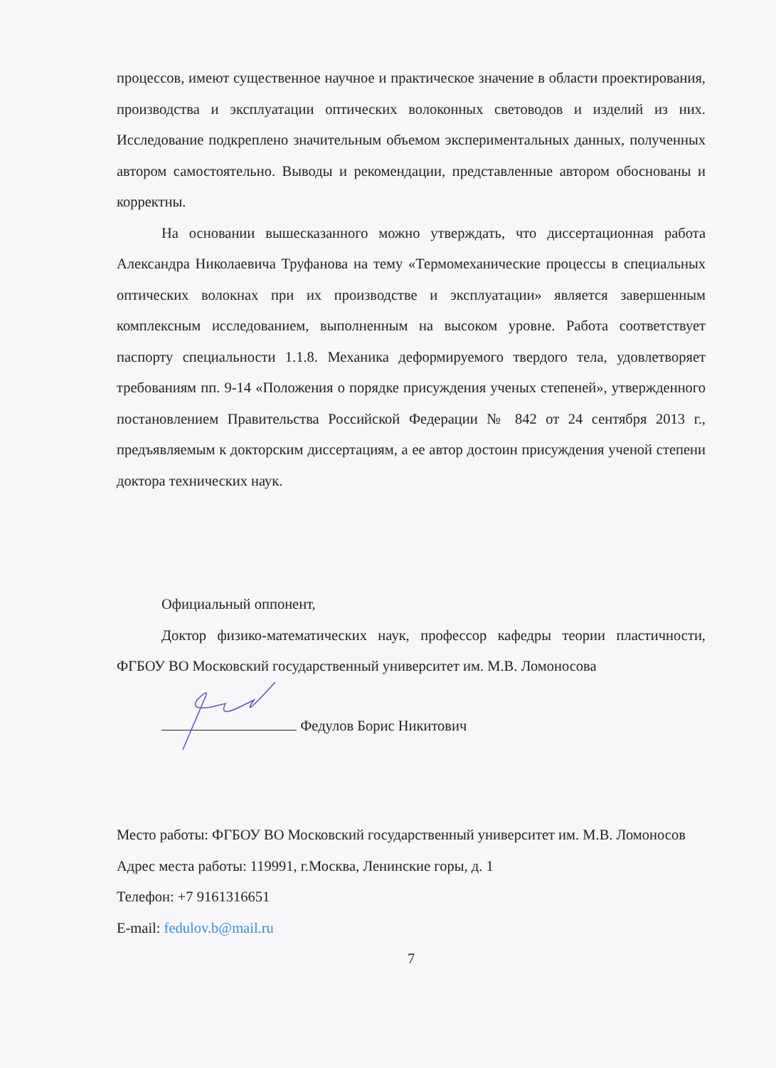процессов, имеют существенное научное и практическое значение в области проектирования, производства и эксплуатации оптических волоконных световодов и изделий из них. Исследование подкреплено значительным объемом экспериментальных данных, полученных автором самостоятельно. Выводы и рекомендации, представленные автором обоснованы и корректны.
На основании вышесказанного можно утверждать, что диссертационная работа Александра Николаевича Труфанова на тему «Термомеханические процессы в специальных оптических волокнах при их производстве и эксплуатации» является завершенным комплексным исследованием, выполненным на высоком уровне. Работа соответствует паспорту специальности 1.1.8. Механика деформируемого твердого тела, удовлетворяет требованиям пп. 9-14 «Положения о порядке присуждения ученых степеней», утвержденного постановлением Правительства Российской Федерации № 842 от 24 сентября 2013 г., предъявляемым к докторским диссертациям, а ее автор достоин присуждения ученой степени доктора технических наук.
Официальный оппонент,
Доктор физико-математических наук, профессор кафедры теории пластичности, ФГБОУ ВО Московский государственный университет им. М.В. Ломоносова
Федулов Борис Никитович
Место работы: ФГБОУ ВО Московский государственный университет им. М.В. Ломоносов
Адрес места работы: 119991, г.Москва, Ленинские горы, д. 1
Телефон: +7 9161316651
E-mail: fedulov.b@mail.ru
7